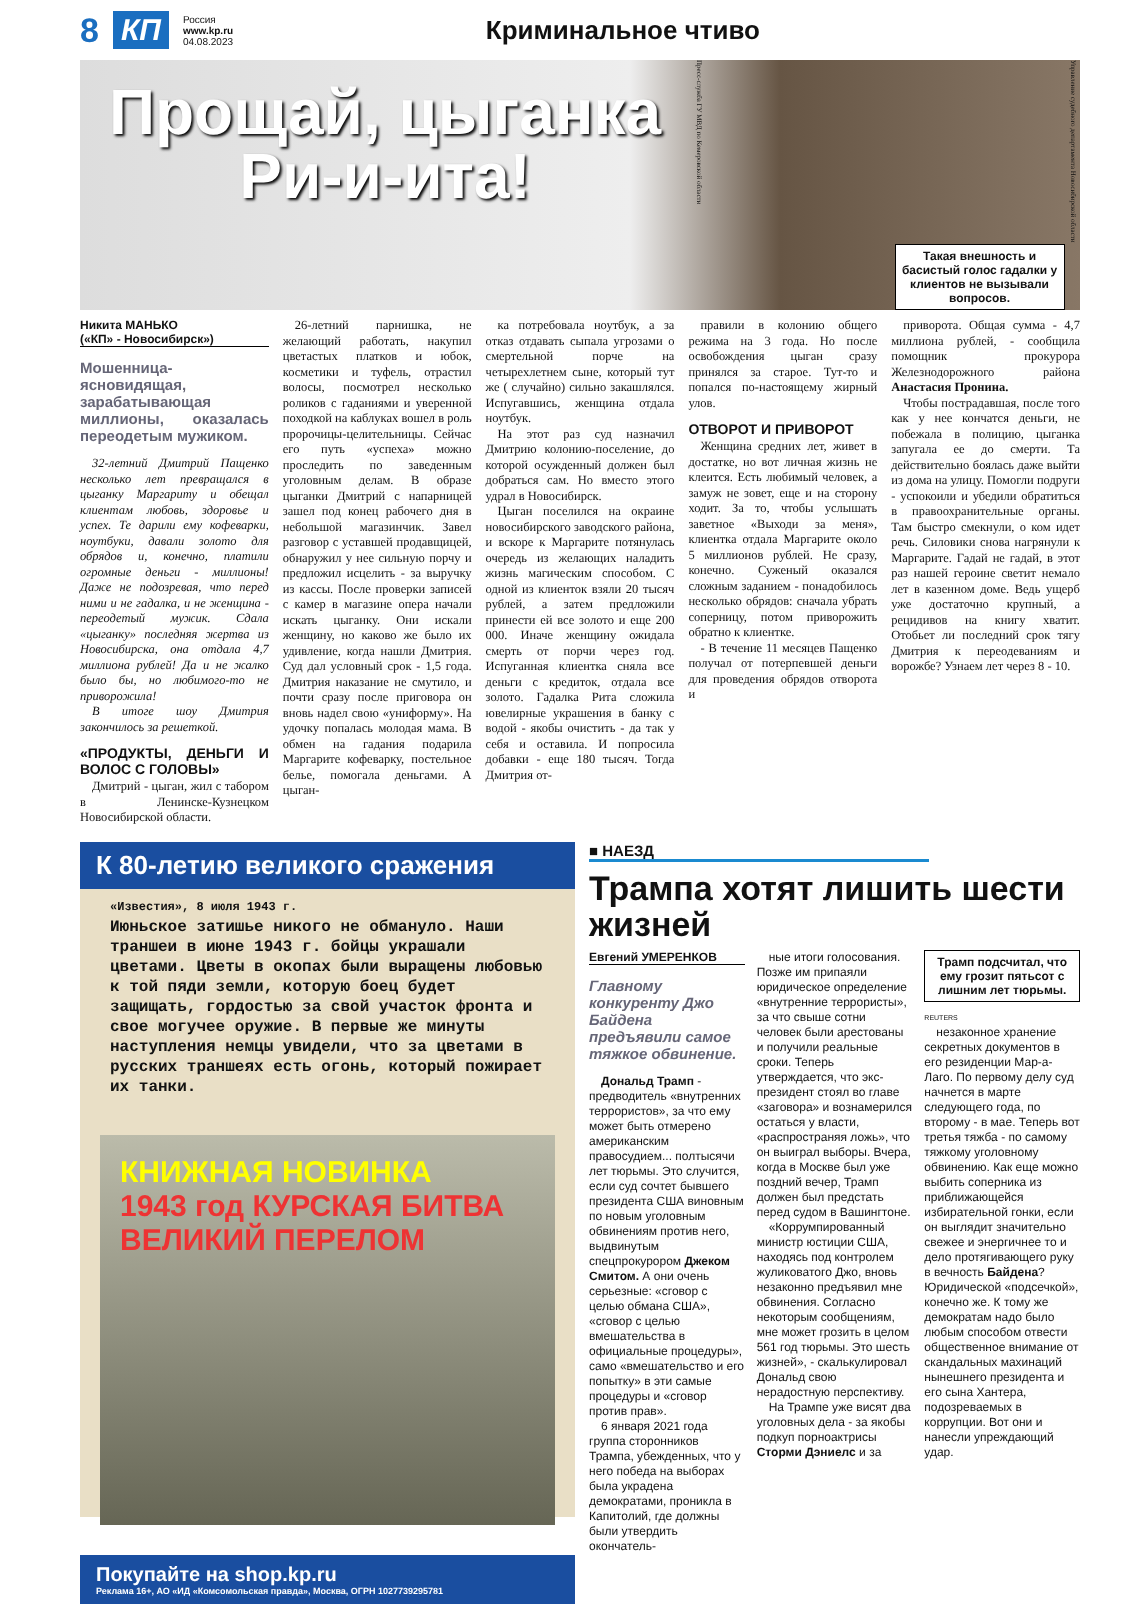8 КП Россия
www.kp.ru
04.08.2023 Криминальное чтиво
Прощай, цыганка Ри-и-ита!
Пресс-служба ГУ МВД по Кемеровской области
Такая внешность и басистый голос гадалки у клиентов не вызывали вопросов.
Управление судебного департамента Новосибирской области
Никита МАНЬКО
(«КП» - Новосибирск»)
Мошенница-ясновидящая, зарабатывающая миллионы, оказалась переодетым мужиком.
32-летний Дмитрий Пащенко несколько лет превращался в цыганку Маргариту и обещал клиентам любовь, здоровье и успех. Те дарили ему кофеварки, ноутбуки, давали золото для обрядов и, конечно, платили огромные деньги - миллионы! Даже не подозревая, что перед ними и не гадалка, и не женщина - переодетый мужик. Сдала «цыганку» последняя жертва из Новосибирска, она отдала 4,7 миллиона рублей! Да и не жалко было бы, но любимого-то не приворожила!
В итоге шоу Дмитрия закончилось за решеткой.
«ПРОДУКТЫ, ДЕНЬГИ И ВОЛОС С ГОЛОВЫ»
Дмитрий - цыган, жил с табором в Ленинске-Кузнецком Новосибирской области.
26-летний парнишка, не желающий работать, накупил цветастых платков и юбок, косметики и туфель, отрастил волосы, посмотрел несколько роликов с гаданиями и уверенной походкой на каблуках вошел в роль пророчицы-целительницы. Сейчас его путь «успеха» можно проследить по заведенным уголовным делам. В образе цыганки Дмитрий с напарницей зашел под конец рабочего дня в небольшой магазинчик. Завел разговор с уставшей продавщицей, обнаружил у нее сильную порчу и предложил исцелить - за выручку из кассы. После проверки записей с камер в магазине опера начали искать цыганку. Они искали женщину, но каково же было их удивление, когда нашли Дмитрия. Суд дал условный срок - 1,5 года. Дмитрия наказание не смутило, и почти сразу после приговора он вновь надел свою «униформу». На удочку попалась молодая мама. В обмен на гадания подарила Маргарите кофеварку, постельное белье, помогала деньгами. А цыган-
ка потребовала ноутбук, а за отказ отдавать сыпала угрозами о смертельной порче на четырехлетнем сыне, который тут же ( случайно) сильно закашлялся. Испугавшись, женщина отдала ноутбук.
На этот раз суд назначил Дмитрию колонию-поселение, до которой осужденный должен был добраться сам. Но вместо этого удрал в Новосибирск.
Цыган поселился на окраине новосибирского заводского района, и вскоре к Маргарите потянулась очередь из желающих наладить жизнь магическим способом. С одной из клиенток взяли 20 тысяч рублей, а затем предложили принести ей все золото и еще 200 000. Иначе женщину ожидала смерть от порчи через год. Испуганная клиентка сняла все деньги с кредиток, отдала все золото. Гадалка Рита сложила ювелирные украшения в банку с водой - якобы очистить - да так у себя и оставила. И попросила добавки - еще 180 тысяч. Тогда Дмитрия от-
правили в колонию общего режима на 3 года. Но после освобождения цыган сразу принялся за старое. Тут-то и попался по-настоящему жирный улов.
ОТВОРОТ И ПРИВОРОТ
Женщина средних лет, живет в достатке, но вот личная жизнь не клеится. Есть любимый человек, а замуж не зовет, еще и на сторону ходит. За то, чтобы услышать заветное «Выходи за меня», клиентка отдала Маргарите около 5 миллионов рублей. Не сразу, конечно. Суженый оказался сложным заданием - понадобилось несколько обрядов: сначала убрать соперницу, потом приворожить обратно к клиентке.
- В течение 11 месяцев Пащенко получал от потерпевшей деньги для проведения обрядов отворота и
приворота. Общая сумма - 4,7 миллиона рублей, - сообщила помощник прокурора Железнодорожного района Анастасия Пронина.
Чтобы пострадавшая, после того как у нее кончатся деньги, не побежала в полицию, цыганка запугала ее до смерти. Та действительно боялась даже выйти из дома на улицу. Помогли подруги - успокоили и убедили обратиться в правоохранительные органы. Там быстро смекнули, о ком идет речь. Силовики снова нагрянули к Маргарите. Гадай не гадай, в этот раз нашей героине светит немало лет в казенном доме. Ведь ущерб уже достаточно крупный, а рецидивов на книгу хватит. Отобьет ли последний срок тягу Дмитрия к переодеваниям и ворожбе? Узнаем лет через 8 - 10.
К 80-летию великого сражения
«Известия», 8 июля 1943 г.
Июньское затишье никого не обмануло. Наши траншеи в июне 1943 г. бойцы украшали цветами. Цветы в окопах были выращены любовью к той пяди земли, которую боец будет защищать, гордостью за свой участок фронта и свое могучее оружие. В первые же минуты наступления немцы увидели, что за цветами в русских траншеях есть огонь, который пожирает их танки.
КНИЖНАЯ НОВИНКА
1943 год КУРСКАЯ БИТВА ВЕЛИКИЙ ПЕРЕЛОМ
Покупайте на shop.kp.ru
Реклама 16+, АО «ИД «Комсомольская правда», Москва, ОГРН 1027739295781
■ НАЕЗД
Трампа хотят лишить шести жизней
Евгений УМЕРЕНКОВ
Главному конкуренту Джо Байдена предъявили самое тяжкое обвинение.
Дональд Трамп - предводитель «внутренних террористов», за что ему может быть отмерено американским правосудием... полтысячи лет тюрьмы. Это случится, если суд сочтет бывшего президента США виновным по новым уголовным обвинениям против него, выдвинутым спецпрокурором Джеком Смитом. А они очень серьезные: «сговор с целью обмана США», «сговор с целью вмешательства в официальные процедуры», само «вмешательство и его попытку» в эти самые процедуры и «сговор против прав».
6 января 2021 года группа сторонников Трампа, убежденных, что у него победа на выборах была украдена демократами, проникла в Капитолий, где должны были утвердить окончатель-
ные итоги голосования. Позже им припаяли юридическое определение «внутренние террористы», за что свыше сотни человек были арестованы и получили реальные сроки. Теперь утверждается, что экс-президент стоял во главе «заговора» и вознамерился остаться у власти, «распространяя ложь», что он выиграл выборы. Вчера, когда в Москве был уже поздний вечер, Трамп должен был предстать перед судом в Вашингтоне.
«Коррумпированный министр юстиции США, находясь под контролем жуликоватого Джо, вновь незаконно предъявил мне обвинения. Согласно некоторым сообщениям, мне может грозить в целом 561 год тюрьмы. Это шесть жизней», - скалькулировал Дональд свою нерадостную перспективу.
На Трампе уже висят два уголовных дела - за якобы подкуп порноактрисы Сторми Дэниелс и за
Трамп подсчитал, что ему грозит пятьсот с лишним лет тюрьмы.
REUTERS
незаконное хранение секретных документов в его резиденции Мар-а-Лаго. По первому делу суд начнется в марте следующего года, по второму - в мае. Теперь вот третья тяжба - по самому тяжкому уголовному обвинению. Как еще можно выбить соперника из приближающейся избирательной гонки, если он выглядит значительно свежее и энергичнее то и дело протягивающего руку в вечность Байдена? Юридической «подсечкой», конечно же. К тому же демократам надо было любым способом отвести общественное внимание от скандальных махинаций нынешнего президента и его сына Хантера, подозреваемых в коррупции. Вот они и нанесли упреждающий удар.